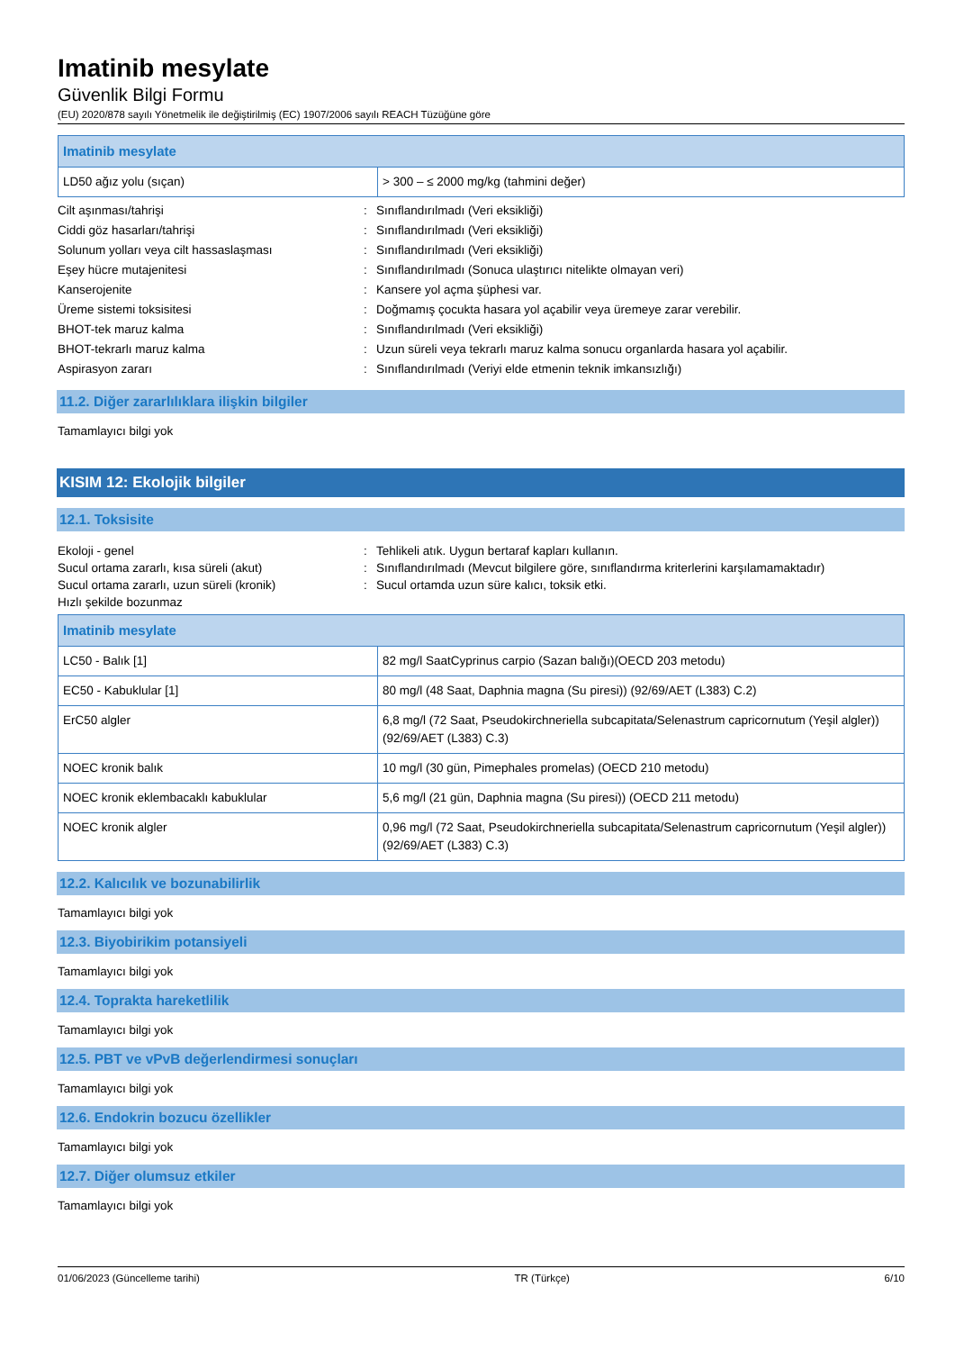Imatinib mesylate
Güvenlik Bilgi Formu
(EU) 2020/878 sayılı Yönetmelik ile değiştirilmiş (EC) 1907/2006 sayılı REACH Tüzüğüne göre
| Imatinib mesylate | |
| --- | --- |
| LD50 ağız yolu (sıçan) | > 300 – ≤ 2000 mg/kg (tahmini değer) |
Cilt aşınması/tahrişi: Sınıflandırılmadı (Veri eksikliği)
Ciddi göz hasarları/tahrişi: Sınıflandırılmadı (Veri eksikliği)
Solunum yolları veya cilt hassaslaşması: Sınıflandırılmadı (Veri eksikliği)
Eşey hücre mutajenitesi: Sınıflandırılmadı (Sonuca ulaştırıcı nitelikte olmayan veri)
Kanserojenite: Kansere yol açma şüphesi var.
Üreme sistemi toksisitesi: Doğmamış çocukta hasara yol açabilir veya üremeye zarar verebilir.
BHOT-tek maruz kalma: Sınıflandırılmadı (Veri eksikliği)
BHOT-tekrarlı maruz kalma: Uzun süreli veya tekrarlı maruz kalma sonucu organlarda hasara yol açabilir.
Aspirasyon zararı: Sınıflandırılmadı (Veriyi elde etmenin teknik imkansızlığı)
11.2. Diğer zararlılıklara ilişkin bilgiler
Tamamlayıcı bilgi yok
KISIM 12: Ekolojik bilgiler
12.1. Toksisite
Ekoloji - genel: Tehlikeli atık. Uygun bertaraf kapları kullanın.
Sucul ortama zararlı, kısa süreli (akut): Sınıflandırılmadı (Mevcut bilgilere göre, sınıflandırma kriterlerini karşılamamaktadır)
Sucul ortama zararlı, uzun süreli (kronik): Sucul ortamda uzun süre kalıcı, toksik etki.
Hızlı şekilde bozunmaz
| Imatinib mesylate | |
| --- | --- |
| LC50 - Balık [1] | 82 mg/l SaatCyprinus carpio (Sazan balığı)(OECD 203 metodu) |
| EC50 - Kabuklular [1] | 80 mg/l (48 Saat, Daphnia magna (Su piresi)) (92/69/AET (L383) C.2) |
| ErC50 algler | 6,8 mg/l (72 Saat, Pseudokirchneriella subcapitata/Selenastrum capricornutum (Yeşil algler)) (92/69/AET (L383) C.3) |
| NOEC kronik balık | 10 mg/l (30 gün, Pimephales promelas) (OECD 210 metodu) |
| NOEC kronik eklembacaklı kabuklular | 5,6 mg/l (21 gün, Daphnia magna (Su piresi)) (OECD 211 metodu) |
| NOEC kronik algler | 0,96 mg/l (72 Saat, Pseudokirchneriella subcapitata/Selenastrum capricornutum (Yeşil algler)) (92/69/AET (L383) C.3) |
12.2. Kalıcılık ve bozunabilirlik
Tamamlayıcı bilgi yok
12.3. Biyobirikim potansiyeli
Tamamlayıcı bilgi yok
12.4. Toprakta hareketlilik
Tamamlayıcı bilgi yok
12.5. PBT ve vPvB değerlendirmesi sonuçları
Tamamlayıcı bilgi yok
12.6. Endokrin bozucu özellikler
Tamamlayıcı bilgi yok
12.7. Diğer olumsuz etkiler
Tamamlayıcı bilgi yok
01/06/2023 (Güncelleme tarihi) TR (Türkçe) 6/10